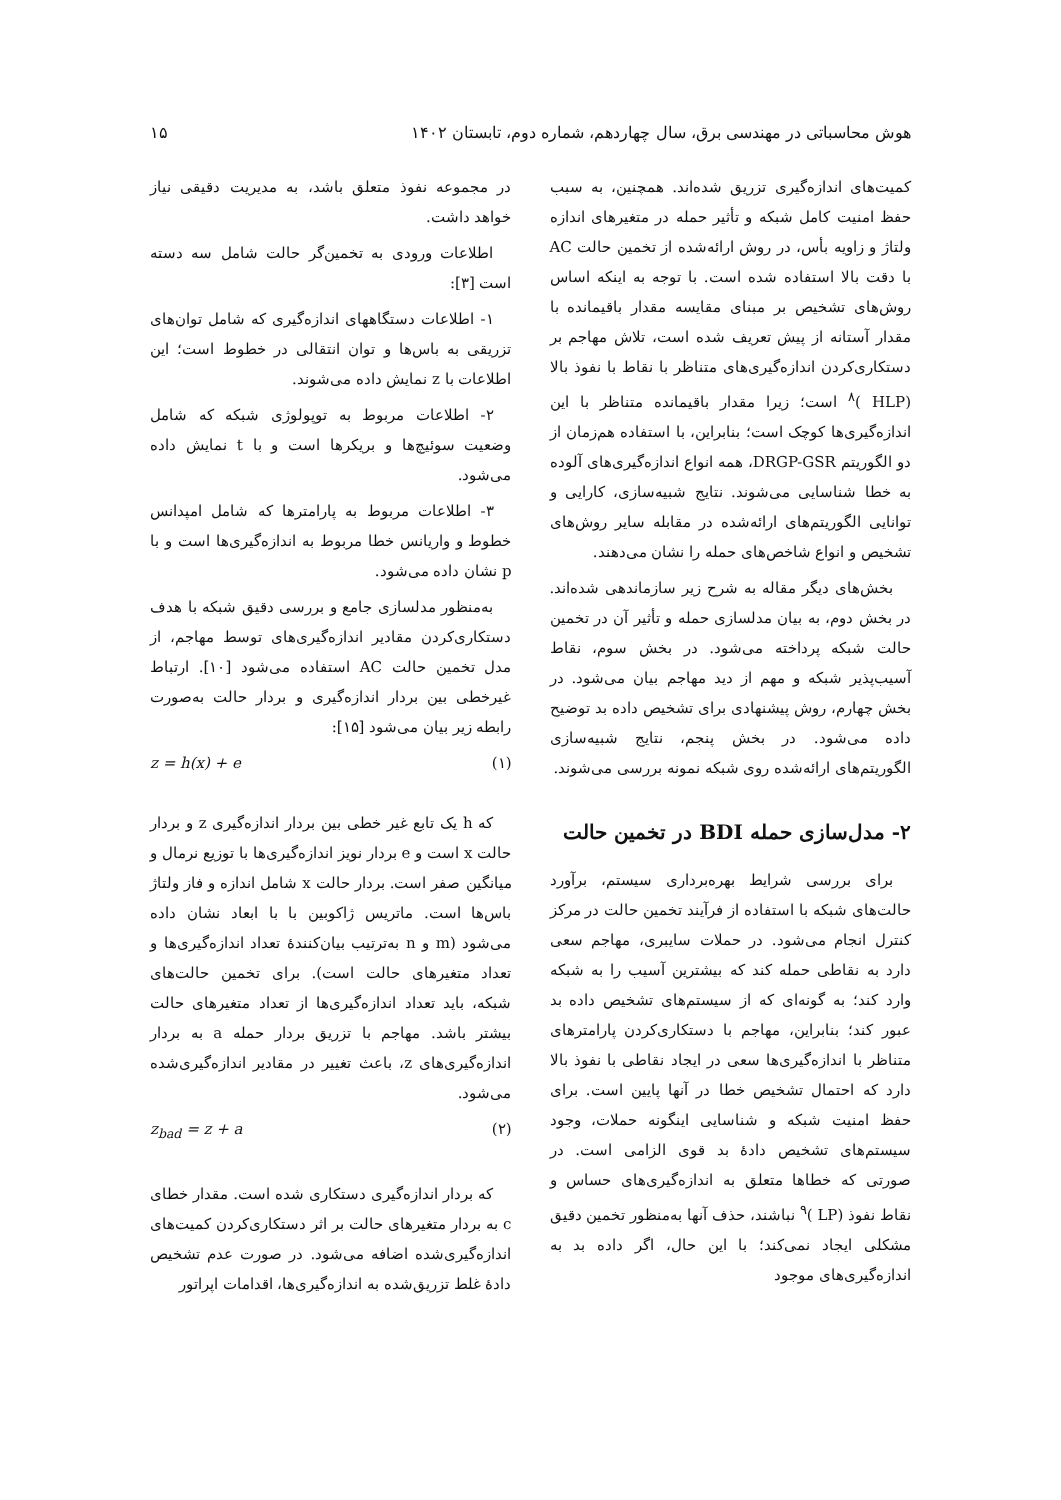هوش محاسباتی در مهندسی برق، سال چهاردهم، شماره دوم، تابستان ۱۴۰۲ ۱۵
کمیت‌های اندازه‌گیری تزریق شده‌اند. همچنین، به سبب حفظ امنیت کامل شبکه و تأثیر حمله در متغیرهای اندازه ولتاژ و زاویه بأس، در روش ارائه‌شده از تخمین حالت AC با دقت بالا استفاده شده است. با توجه به اینکه اساس روش‌های تشخیص بر مبنای مقایسه مقدار باقیمانده با مقدار آستانه از پیش تعریف شده است، تلاش مهاجم بر دستکاری‌کردن اندازه‌گیری‌های متناظر با نقاط با نفوذ بالا (HLP )<sup>۸</sup> است؛ زیرا مقدار باقیمانده متناظر با این اندازه‌گیری‌ها کوچک است؛ بنابراین، با استفاده هم‌زمان از دو الگوریتم DRGP-GSR، همه انواع اندازه‌گیری‌های آلوده به خطا شناسایی می‌شوند. نتایج شبیه‌سازی، کارایی و توانایی الگوریتم‌های ارائه‌شده در مقابله سایر روش‌های تشخیص و انواع شاخص‌های حمله را نشان می‌دهند.
بخش‌های دیگر مقاله به شرح زیر سازماندهی شده‌اند. در بخش دوم، به بیان مدلسازی حمله و تأثیر آن در تخمین حالت شبکه پرداخته می‌شود. در بخش سوم، نقاط آسیب‌پذیر شبکه و مهم از دید مهاجم بیان می‌شود. در بخش چهارم، روش پیشنهادی برای تشخیص داده بد توضیح داده می‌شود. در بخش پنجم، نتایج شبیه‌سازی الگوریتم‌های ارائه‌شده روی شبکه نمونه بررسی می‌شوند.
۲- مدل‌سازی حمله BDI در تخمین حالت
برای بررسی شرایط بهره‌برداری سیستم، برآورد حالت‌های شبکه با استفاده از فرآیند تخمین حالت در مرکز کنترل انجام می‌شود. در حملات سایبری، مهاجم سعی دارد به نقاطی حمله کند که بیشترین آسیب را به شبکه وارد کند؛ به گونه‌ای که از سیستم‌های تشخیص داده بد عبور کند؛ بنابراین، مهاجم با دستکاری‌کردن پارامترهای متناظر با اندازه‌گیری‌ها سعی در ایجاد نقاطی با نفوذ بالا دارد که احتمال تشخیص خطا در آنها پایین است. برای حفظ امنیت شبکه و شناسایی اینگونه حملات، وجود سیستم‌های تشخیص دادهٔ بد قوی الزامی است. در صورتی که خطاها متعلق به اندازه‌گیری‌های حساس و نقاط نفوذ (LP )<sup>۹</sup> نباشند، حذف آنها به‌منظور تخمین دقیق مشکلی ایجاد نمی‌کند؛ با این حال، اگر داده بد به اندازه‌گیری‌های موجود
در مجموعه نفوذ متعلق باشد، به مدیریت دقیقی نیاز خواهد داشت.
اطلاعات ورودی به تخمین‌گر حالت شامل سه دسته است [۳]:
۱- اطلاعات دستگاههای اندازه‌گیری که شامل توان‌های تزریقی به باس‌ها و توان انتقالی در خطوط است؛ این اطلاعات با z نمایش داده می‌شوند.
۲- اطلاعات مربوط به توپولوژی شبکه که شامل وضعیت سوئیچ‌ها و بریکرها است و با t نمایش داده می‌شود.
۳- اطلاعات مربوط به پارامترها که شامل امپدانس خطوط و واریانس خطا مربوط به اندازه‌گیری‌ها است و با p نشان داده می‌شود.
به‌منظور مدلسازی جامع و بررسی دقیق شبکه با هدف دستکاری‌کردن مقادیر اندازه‌گیری‌های توسط مهاجم، از مدل تخمین حالت AC استفاده می‌شود [۱۰]. ارتباط غیرخطی بین بردار اندازه‌گیری و بردار حالت به‌صورت رابطه زیر بیان می‌شود [۱۵]:
z = h(x) + e (۱)
که h یک تابع غیر خطی بین بردار اندازه‌گیری z و بردار حالت x است و e بردار نویز اندازه‌گیری‌ها با توزیع نرمال و میانگین صفر است. بردار حالت x شامل اندازه و فاز ولتاژ باس‌ها است. ماتریس ژاکوبین با با ابعاد نشان داده می‌شود (m و n به‌ترتیب بیان‌کنندهٔ تعداد اندازه‌گیری‌ها و تعداد متغیرهای حالت است). برای تخمین حالت‌های شبکه، باید تعداد اندازه‌گیری‌ها از تعداد متغیرهای حالت بیشتر باشد. مهاجم با تزریق بردار حمله a به بردار اندازه‌گیری‌های z، باعث تغییر در مقادیر اندازه‌گیری‌شده می‌شود.
z<sub>bad</sub> = z + a (۲)
که بردار اندازه‌گیری دستکاری شده است. مقدار خطای c به بردار متغیرهای حالت بر اثر دستکاری‌کردن کمیت‌های اندازه‌گیری‌شده اضافه می‌شود. در صورت عدم تشخیص دادهٔ غلط تزریق‌شده به اندازه‌گیری‌ها، اقدامات اپراتور